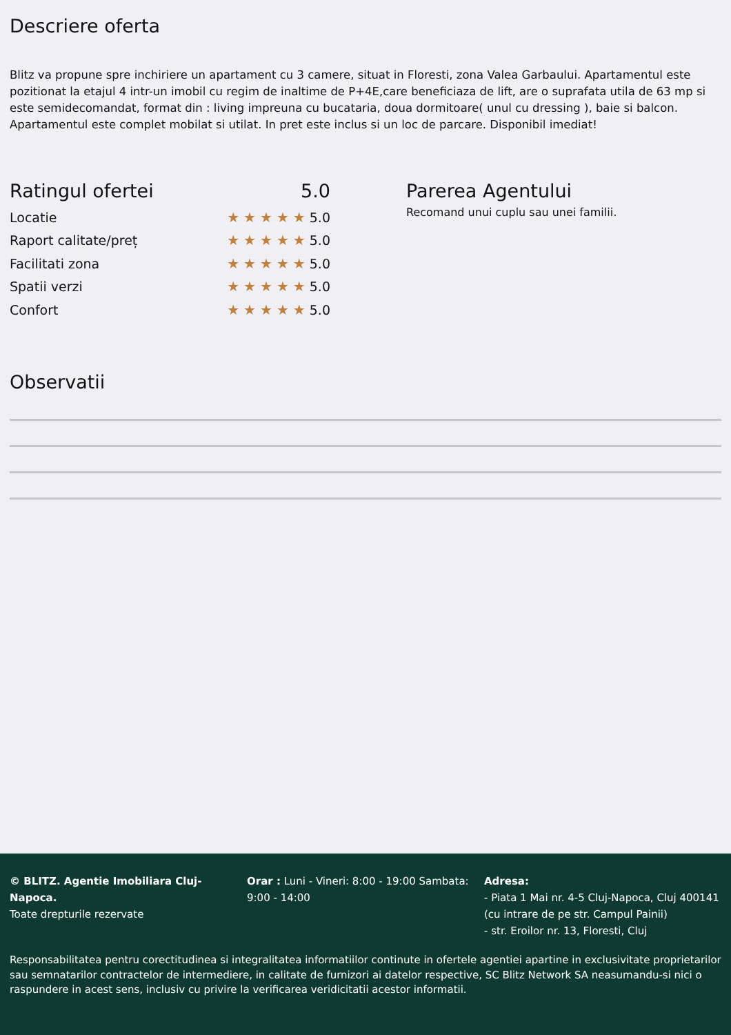Descriere oferta
Blitz va propune spre inchiriere un apartament cu 3 camere, situat in Floresti, zona Valea Garbaului. Apartamentul este pozitionat la etajul 4 intr-un imobil cu regim de inaltime de P+4E,care beneficiaza de lift, are o suprafata utila de 63 mp si este semidecomandat, format din : living impreuna cu bucataria, doua dormitoare( unul cu dressing ), baie si balcon. Apartamentul este complet mobilat si utilat. In pret este inclus si un loc de parcare. Disponibil imediat!
Ratingul ofertei 5.0
Locatie ★★★★★5.0
Raport calitate/preț ★★★★★5.0
Facilitati zona ★★★★★5.0
Spatii verzi ★★★★★5.0
Confort ★★★★★5.0
Parerea Agentului
Recomand unui cuplu sau unei familii.
Observatii
© BLITZ. Agentie Imobiliara Cluj-Napoca.
Toate drepturile rezervate
Orar : Luni - Vineri: 8:00 - 19:00 Sambata: 9:00 - 14:00
Adresa:
- Piata 1 Mai nr. 4-5 Cluj-Napoca, Cluj 400141 (cu intrare de pe str. Campul Painii)
- str. Eroilor nr. 13, Floresti, Cluj
Responsabilitatea pentru corectitudinea si integralitatea informatiilor continute in ofertele agentiei apartine in exclusivitate proprietarilor sau semnatarilor contractelor de intermediere, in calitate de furnizori ai datelor respective, SC Blitz Network SA neasumandu-si nici o raspundere in acest sens, inclusiv cu privire la verificarea veridicitatii acestor informatii.